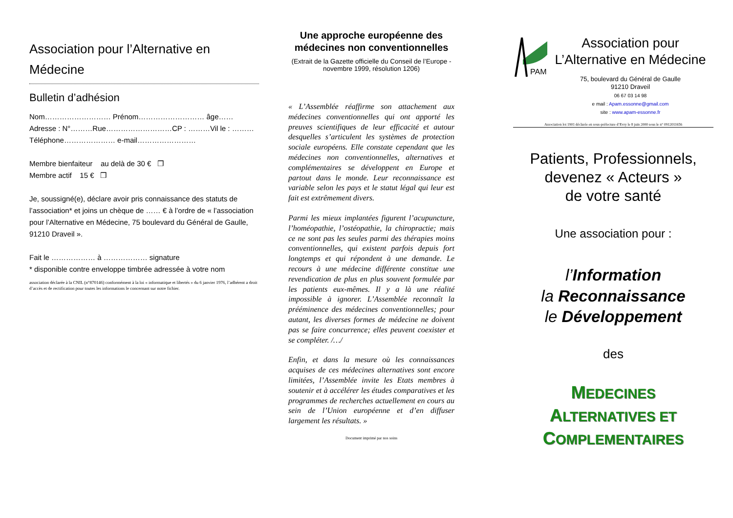Association pour l’Alternative en Médecine
Bulletin d’adhésion
Nom……………………… Prénom……………………… âge……
Adresse : N°………Rue………………………CP : ………Vil le : ………
Téléphone………………… e-mail……………………
Membre bienfaiteur au delà de 30 € ❒
Membre actif 15 € ❒
Je, soussigné(e), déclare avoir pris connaissance des statuts de l’association* et joins un chèque de …… € à l’ordre de « l’association pour l’Alternative en Médecine, 75 boulevard du Général de Gaulle, 91210 Draveil ».
Fait le ……………… à ……………… signature
* disponible contre enveloppe timbrée adressée à votre nom
association déclarée à la CNIL (n°870146) conformément à la loi « informatique et libertés » du 6 janvier 1976, l’adhérent a droit d’accès et de rectification pour toutes les informations le concernant sur notre fichier.
Une approche européenne des médecines non conventionnelles
(Extrait de la Gazette officielle du Conseil de l’Europe - novembre 1999, résolution 1206)
« L’Assemblée réaffirme son attachement aux médecines conventionnelles qui ont apporté les preuves scientifiques de leur efficacité et autour desquelles s’articulent les systèmes de protection sociale européens. Elle constate cependant que les médecines non conventionnelles, alternatives et complémentaires se développent en Europe et partout dans le monde. Leur reconnaissance est variable selon les pays et le statut légal qui leur est fait est extrêmement divers.
Parmi les mieux implantées figurent l’acupuncture, l’homéopathie, l’ostéopathie, la chiropractie; mais ce ne sont pas les seules parmi des thérapies moins conventionnelles, qui existent parfois depuis fort longtemps et qui répondent à une demande. Le recours à une médecine différente constitue une revendication de plus en plus souvent formulée par les patients eux-mêmes. Il y a là une réalité impossible à ignorer. L’Assemblée reconnaît la prééminence des médecines conventionnelles; pour autant, les diverses formes de médecine ne doivent pas se faire concurrence; elles peuvent coexister et se compléter. /…/
Enfin, et dans la mesure où les connaissances acquises de ces médecines alternatives sont encore limitées, l’Assemblée invite les Etats membres à soutenir et à accélérer les études comparatives et les programmes de recherches actuellement en cours au sein de l’Union européenne et d’en diffuser largement les résultats. »
Document imprimé par nos soins
PAM
Association pour
L’Alternative en Médecine
75, boulevard du Général de Gaulle
91210 Draveil
06 67 03 14 98
e mail : Apam.essonne@gmail.com
site : www.apam-essonne.fr
Association loi 1901 déclarée en sous-préfecture d’Evry le 8 juin 2000 sous le n° 0912011656
Patients, Professionnels,
devenez « Acteurs »
de votre santé
Une association pour :
l’Information
la Reconnaissance
le Développement
des
MEDECINES
ALTERNATIVES ET
COMPLEMENTAIRES